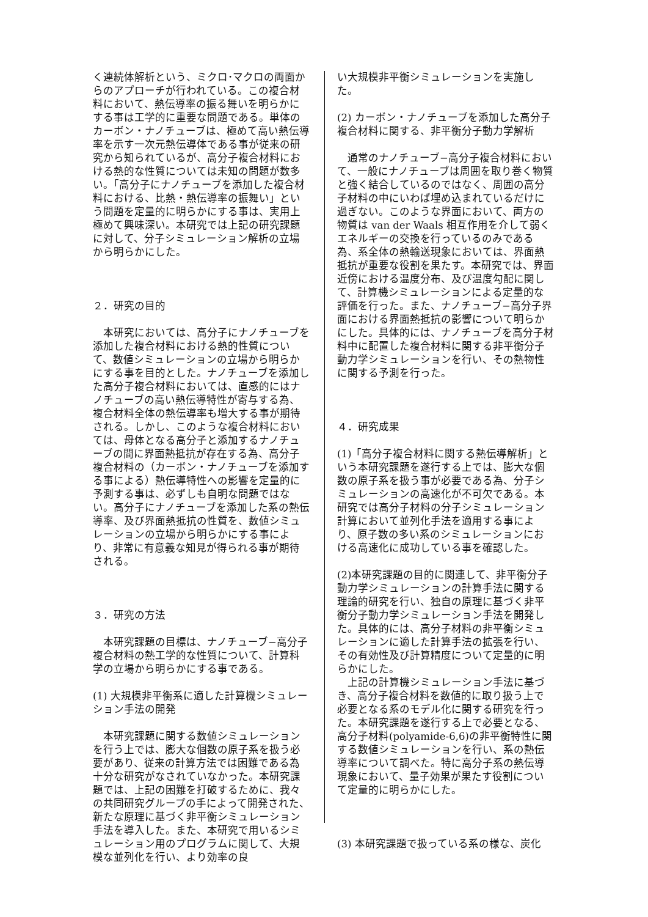く連続体解析という、ミクロ･マクロの両面からのアプローチが行われている。この複合材料において、熱伝導率の振る舞いを明らかにする事は工学的に重要な問題である。単体のカーボン・ナノチューブは、極めて高い熱伝導率を示す一次元熱伝導体である事が従来の研究から知られているが、高分子複合材料における熱的な性質については未知の問題が数多い。「高分子にナノチューブを添加した複合材料における、比熱・熱伝導率の振舞い」という問題を定量的に明らかにする事は、実用上極めて興味深い。本研究では上記の研究課題に対して、分子シミュレーション解析の立場から明らかにした。
２．研究の目的
　本研究においては、高分子にナノチューブを添加した複合材料における熱的性質について、数値シミュレーションの立場から明らかにする事を目的とした。ナノチューブを添加した高分子複合材料においては、直感的にはナノチューブの高い熱伝導特性が寄与する為、複合材料全体の熱伝導率も増大する事が期待される。しかし、このような複合材料においては、母体となる高分子と添加するナノチューブの間に界面熱抵抗が存在する為、高分子複合材料の（カーボン・ナノチューブを添加する事による）熱伝導特性への影響を定量的に予測する事は、必ずしも自明な問題ではない。高分子にナノチューブを添加した系の熱伝導率、及び界面熱抵抗の性質を、数値シミュレーションの立場から明らかにする事により、非常に有意義な知見が得られる事が期待される。
３．研究の方法
　本研究課題の目標は、ナノチューブ−高分子複合材料の熱工学的な性質について、計算科学の立場から明らかにする事である。
(1) 大規模非平衡系に適した計算機シミュレーション手法の開発
　本研究課題に関する数値シミュレーションを行う上では、膨大な個数の原子系を扱う必要があり、従来の計算方法では困難である為十分な研究がなされていなかった。本研究課題では、上記の困難を打破するために、我々の共同研究グループの手によって開発された、新たな原理に基づく非平衡シミュレーション手法を導入した。また、本研究で用いるシミュレーション用のプログラムに関して、大規模な並列化を行い、より効率の良
い大規模非平衡シミュレーションを実施した。
(2) カーボン・ナノチューブを添加した高分子複合材料に関する、非平衡分子動力学解析
　通常のナノチューブ−高分子複合材料において、一般にナノチューブは周囲を取り巻く物質と強く結合しているのではなく、周囲の高分子材料の中にいわば埋め込まれているだけに過ぎない。このような界面において、両方の物質は van der Waals 相互作用を介して弱くエネルギーの交換を行っているのみである為、系全体の熱輸送現象においては、界面熱抵抗が重要な役割を果たす。本研究では、界面近傍における温度分布、及び温度勾配に関して、計算機シミュレーションによる定量的な評価を行った。また、ナノチューブ−高分子界面における界面熱抵抗の影響について明らかにした。具体的には、ナノチューブを高分子材料中に配置した複合材料に関する非平衡分子動力学シミュレーションを行い、その熱物性に関する予測を行った。
４．研究成果
(1)「高分子複合材料に関する熱伝導解析」という本研究課題を遂行する上では、膨大な個数の原子系を扱う事が必要である為、分子シミュレーションの高速化が不可欠である。本研究では高分子材料の分子シミュレーション計算において並列化手法を適用する事により、原子数の多い系のシミュレーションにおける高速化に成功している事を確認した。
(2)本研究課題の目的に関連して、非平衡分子動力学シミュレーションの計算手法に関する理論的研究を行い、独自の原理に基づく非平衡分子動力学シミュレーション手法を開発した。具体的には、高分子材料の非平衡シミュレーションに適した計算手法の拡張を行い、その有効性及び計算精度について定量的に明らかにした。
　上記の計算機シミュレーション手法に基づき、高分子複合材料を数値的に取り扱う上で必要となる系のモデル化に関する研究を行った。本研究課題を遂行する上で必要となる、高分子材料(polyamide-6,6)の非平衡特性に関する数値シミュレーションを行い、系の熱伝導率について調べた。特に高分子系の熱伝導現象において、量子効果が果たす役割について定量的に明らかにした。
(3) 本研究課題で扱っている系の様な、炭化